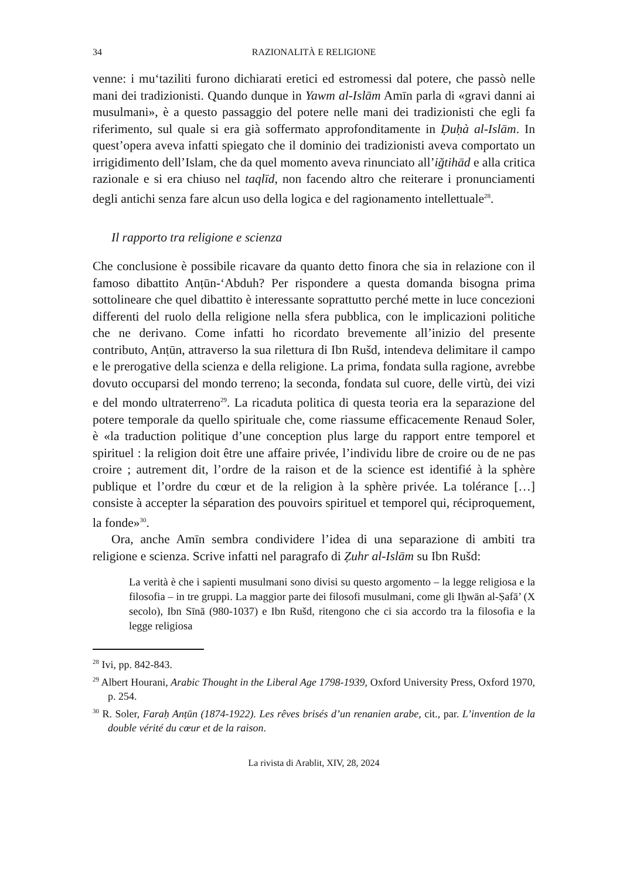34 RAZIONALITÀ E RELIGIONE
venne: i mu‘taziliti furono dichiarati eretici ed estromessi dal potere, che passò nelle mani dei tradizionisti. Quando dunque in Yawm al-Islām Amīn parla di «gravi danni ai musulmani», è a questo passaggio del potere nelle mani dei tradizionisti che egli fa riferimento, sul quale si era già soffermato approfonditamente in Ḍuḥà al-Islām. In quest’opera aveva infatti spiegato che il dominio dei tradizionisti aveva comportato un irrigidimento dell’Islam, che da quel momento aveva rinunciato all’iğtihād e alla critica razionale e si era chiuso nel taqlīd, non facendo altro che reiterare i pronunciamenti degli antichi senza fare alcun uso della logica e del ragionamento intellettuale<sup>28</sup>.
Il rapporto tra religione e scienza
Che conclusione è possibile ricavare da quanto detto finora che sia in relazione con il famoso dibattito Anṭūn-‘Abduh? Per rispondere a questa domanda bisogna prima sottolineare che quel dibattito è interessante soprattutto perché mette in luce concezioni differenti del ruolo della religione nella sfera pubblica, con le implicazioni politiche che ne derivano. Come infatti ho ricordato brevemente all’inizio del presente contributo, Anṭūn, attraverso la sua rilettura di Ibn Rušd, intendeva delimitare il campo e le prerogative della scienza e della religione. La prima, fondata sulla ragione, avrebbe dovuto occuparsi del mondo terreno; la seconda, fondata sul cuore, delle virtù, dei vizi e del mondo ultraterreno<sup>29</sup>. La ricaduta politica di questa teoria era la separazione del potere temporale da quello spirituale che, come riassume efficacemente Renaud Soler, è «la traduction politique d’une conception plus large du rapport entre temporel et spirituel : la religion doit être une affaire privée, l’individu libre de croire ou de ne pas croire ; autrement dit, l’ordre de la raison et de la science est identifié à la sphère publique et l’ordre du cœur et de la religion à la sphère privée. La tolérance […] consiste à accepter la séparation des pouvoirs spirituel et temporel qui, réciproquement, la fonde»<sup>30</sup>.
Ora, anche Amīn sembra condividere l’idea di una separazione di ambiti tra religione e scienza. Scrive infatti nel paragrafo di Ẓuhr al-Islām su Ibn Rušd:
La verità è che i sapienti musulmani sono divisi su questo argomento – la legge religiosa e la filosofia – in tre gruppi. La maggior parte dei filosofi musulmani, come gli Iḫwān al-Ṣafā’ (X secolo), Ibn Sīnā (980-1037) e Ibn Rušd, ritengono che ci sia accordo tra la filosofia e la legge religiosa
<sup>28</sup> Ivi, pp. 842-843.
<sup>29</sup> Albert Hourani, Arabic Thought in the Liberal Age 1798-1939, Oxford University Press, Oxford 1970, p. 254.
<sup>30</sup> R. Soler, Faraḥ Anṭūn (1874-1922). Les rêves brisés d’un renanien arabe, cit., par. L’invention de la double vérité du cœur et de la raison.
La rivista di Arablit, XIV, 28, 2024